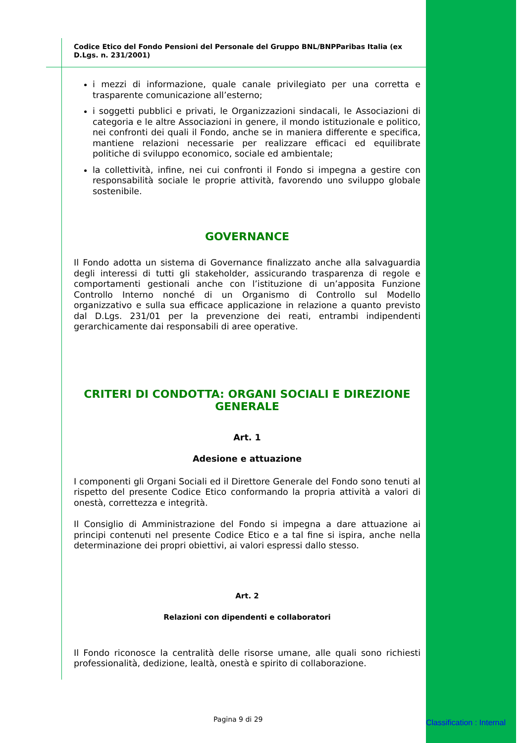Codice Etico del Fondo Pensioni del Personale del Gruppo BNL/BNPParibas Italia (ex D.Lgs. n. 231/2001)
i mezzi di informazione, quale canale privilegiato per una corretta e trasparente comunicazione all’esterno;
i soggetti pubblici e privati, le Organizzazioni sindacali, le Associazioni di categoria e le altre Associazioni in genere, il mondo istituzionale e politico, nei confronti dei quali il Fondo, anche se in maniera differente e specifica, mantiene relazioni necessarie per realizzare efficaci ed equilibrate politiche di sviluppo economico, sociale ed ambientale;
la collettività, infine, nei cui confronti il Fondo si impegna a gestire con responsabilità sociale le proprie attività, favorendo uno sviluppo globale sostenibile.
GOVERNANCE
Il Fondo adotta un sistema di Governance finalizzato anche alla salvaguardia degli interessi di tutti gli stakeholder, assicurando trasparenza di regole e comportamenti gestionali anche con l’istituzione di un’apposita Funzione Controllo Interno nonché di un Organismo di Controllo sul Modello organizzativo e sulla sua efficace applicazione in relazione a quanto previsto dal D.Lgs. 231/01 per la prevenzione dei reati, entrambi indipendenti gerarchicamente dai responsabili di aree operative.
CRITERI DI CONDOTTA: ORGANI SOCIALI E DIREZIONE GENERALE
Art. 1
Adesione e attuazione
I componenti gli Organi Sociali ed il Direttore Generale del Fondo sono tenuti al rispetto del presente Codice Etico conformando la propria attività a valori di onestà, correttezza e integrità.
Il Consiglio di Amministrazione del Fondo si impegna a dare attuazione ai principi contenuti nel presente Codice Etico e a tal fine si ispira, anche nella determinazione dei propri obiettivi, ai valori espressi dallo stesso.
Art. 2
Relazioni con dipendenti e collaboratori
Il Fondo riconosce la centralità delle risorse umane, alle quali sono richiesti professionalità, dedizione, lealtà, onestà e spirito di collaborazione.
Pagina 9 di 29 Classification : Internal